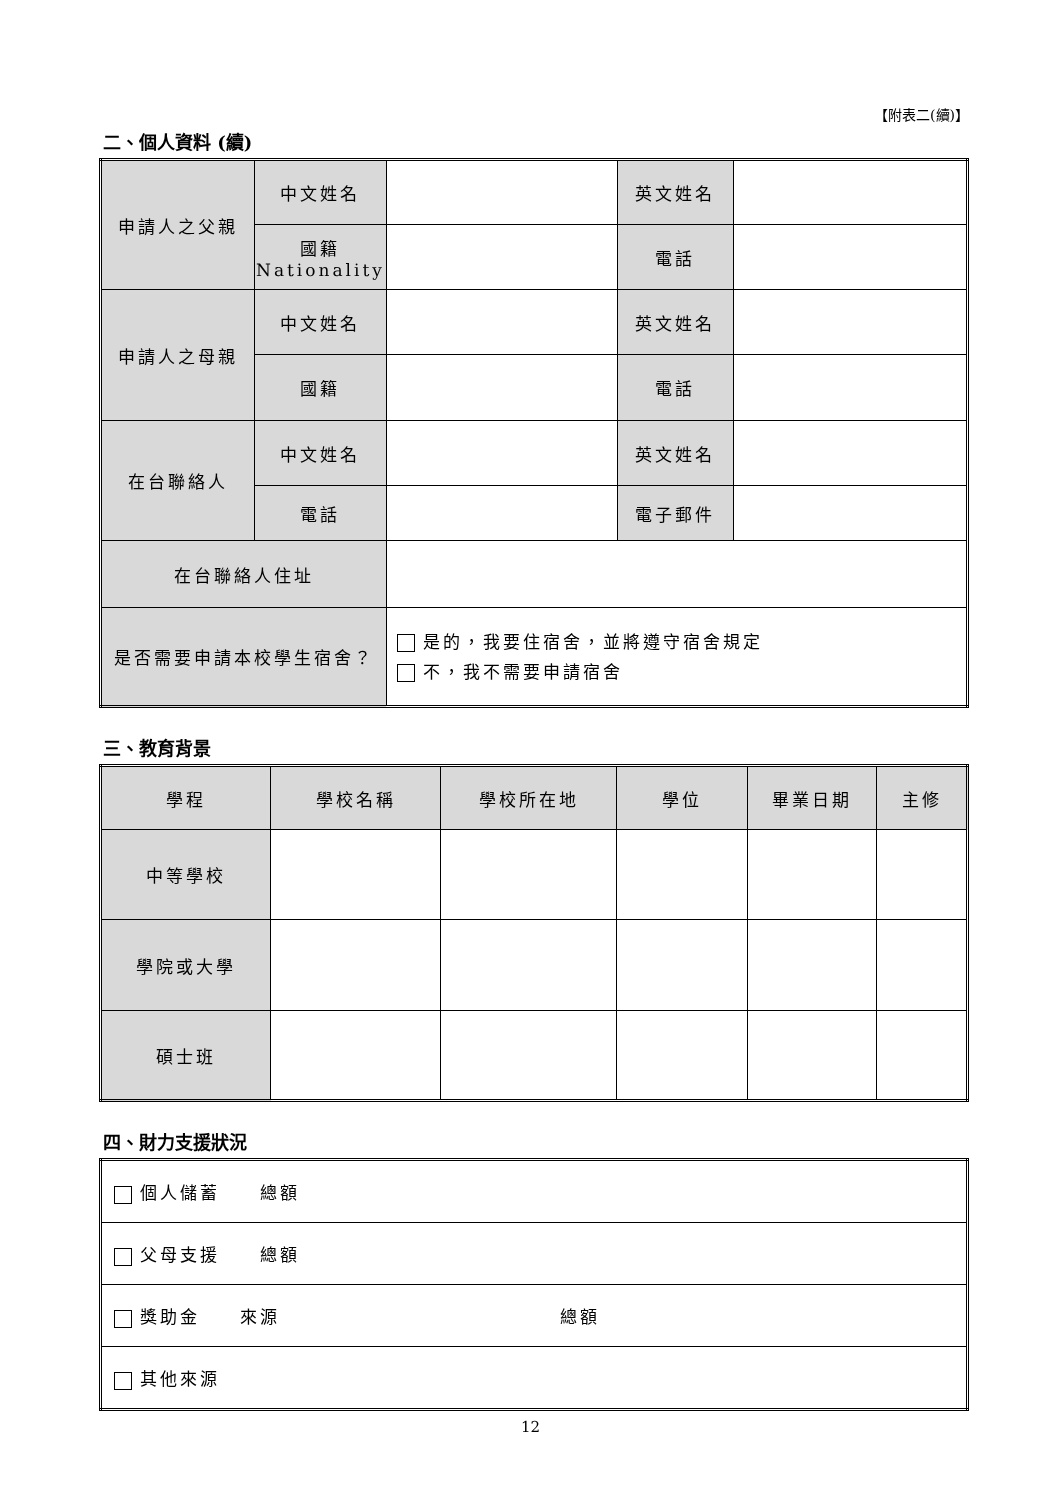【附表二(續)】
二、個人資料 (續)
| 申請人之父親 | 中文姓名 | | 英文姓名 | |
| | 國籍 Nationality | | 電話 | |
| 申請人之母親 | 中文姓名 | | 英文姓名 | |
| | 國籍 | | 電話 | |
| 在台聯絡人 | 中文姓名 | | 英文姓名 | |
| | 電話 | | 電子郵件 | |
| 在台聯絡人住址 | | | | |
| 是否需要申請本校學生宿舍？ | | 是的，我要住宿舍，並將遵守宿舍規定 不，我不需要申請宿舍 | | |
三、教育背景
| 學程 | 學校名稱 | 學校所在地 | 學位 | 畢業日期 | 主修 |
| --- | --- | --- | --- | --- | --- |
| 中等學校 | | | | | |
| 學院或大學 | | | | | |
| 碩士班 | | | | | |
四、財力支援狀況
| 個人儲蓄 總額 |
| 父母支援 總額 |
| 獎助金 來源 總額 |
| 其他來源 |
12